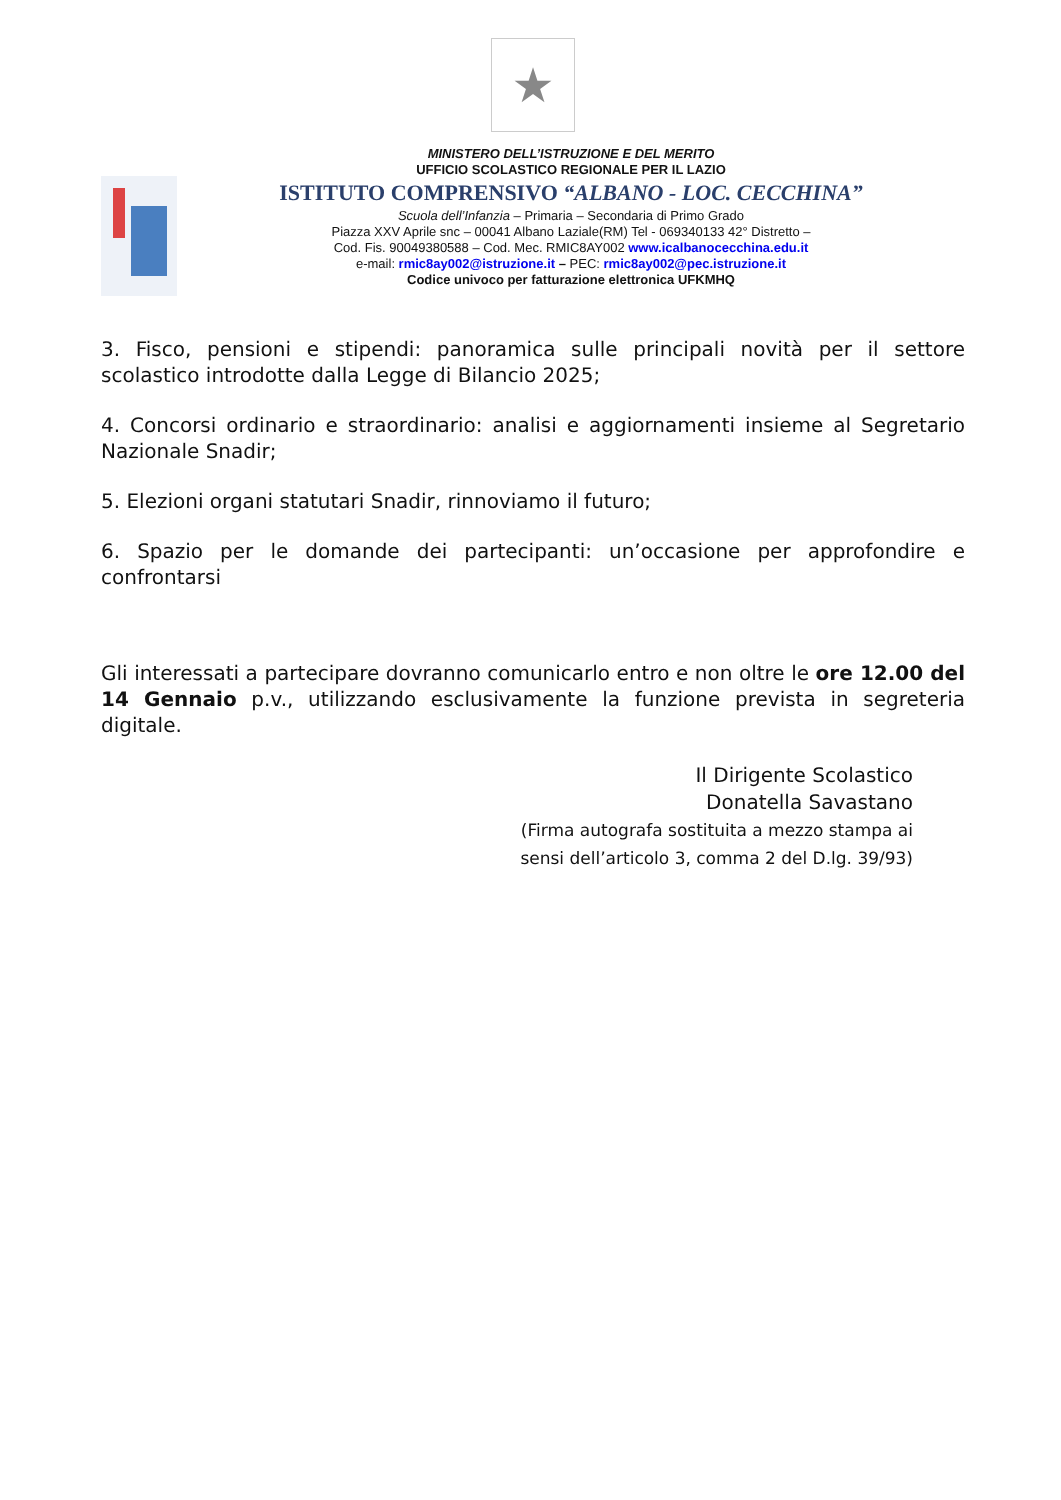★
MINISTERO DELL’ISTRUZIONE E DEL MERITO
UFFICIO SCOLASTICO REGIONALE PER IL LAZIO
ISTITUTO COMPRENSIVO “ALBANO - LOC. CECCHINA”
Scuola dell’Infanzia – Primaria – Secondaria di Primo Grado
Piazza XXV Aprile snc – 00041 Albano Laziale(RM) Tel - 069340133 42° Distretto –
Cod. Fis. 90049380588 – Cod. Mec. RMIC8AY002 www.icalbanocecchina.edu.it
e-mail: rmic8ay002@istruzione.it – PEC: rmic8ay002@pec.istruzione.it
Codice univoco per fatturazione elettronica UFKMHQ
3. Fisco, pensioni e stipendi: panoramica sulle principali novità per il settore scolastico introdotte dalla Legge di Bilancio 2025;
4. Concorsi ordinario e straordinario: analisi e aggiornamenti insieme al Segretario Nazionale Snadir;
5. Elezioni organi statutari Snadir, rinnoviamo il futuro;
6. Spazio per le domande dei partecipanti: un’occasione per approfondire e confrontarsi
Gli interessati a partecipare dovranno comunicarlo entro e non oltre le ore 12.00 del 14 Gennaio p.v., utilizzando esclusivamente la funzione prevista in segreteria digitale.
Il Dirigente Scolastico
Donatella Savastano
(Firma autografa sostituita a mezzo stampa ai
sensi dell’articolo 3, comma 2 del D.lg. 39/93)